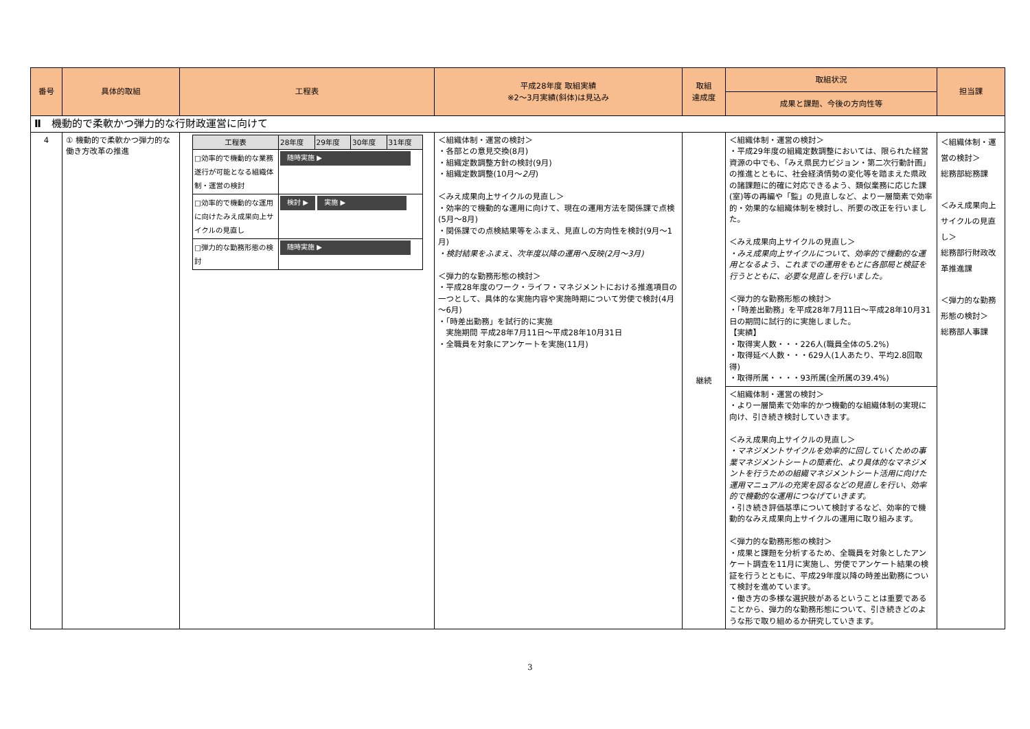| 番号 | 具体的取組 | 工程表 | 平成28年度 取組実績 ※2～3月実績(斜体)は見込み | 取組 達成度 | 取組状況 | 担当課 |
| --- | --- | --- | --- | --- | --- | --- |
| | | | | | 成果と課題、今後の方向性等 | |
| Ⅱ 機動的で柔軟かつ弾力的な行財政運営に向けて | | | | | | |
| 4 | ① 機動的で柔軟かつ弾力的な働き方改革の推進 | / 工程表 / 28年度 / 29年度 / 30年度 / 31年度 / / □効率的で機動的な業務遂行が可能となる組織体制・運営の検討 / 随時実施 ▶ / / / / / □効率的で機動的な運用に向けたみえ成果向上サイクルの見直し / 検討 ▶ 実施 ▶ / / / / / □弾力的な勤務形態の検討 / 随時実施 ▶ / / / / | ＜組織体制・運営の検討＞ ・各部との意見交換(8月) ・組織定数調整方針の検討(9月) ・組織定数調整(10月～ 2月 ) ＜みえ成果向上サイクルの見直し＞ ・効率的で機動的な運用に向けて、現在の運用方法を関係課で点検(5月～8月) ・関係課での点検結果等をふまえ、見直しの方向性を検討(9月～1月) ・検討結果をふまえ、次年度以降の運用へ反映(2月～3月) ＜弾力的な勤務形態の検討＞ ・平成28年度のワーク・ライフ・マネジメントにおける推進項目の一つとして、具体的な実施内容や実施時期について労使で検討(4月～6月) ・「時差出勤務」を試行的に実施 実施期間 平成28年7月11日～平成28年10月31日 ・全職員を対象にアンケートを実施(11月) | 継続 | ＜組織体制・運営の検討＞ ・平成29年度の組織定数調整においては、限られた経営資源の中でも、「みえ県民力ビジョン・第二次行動計画」の推進とともに、社会経済情勢の変化等を踏まえた県政の諸課題に的確に対応できるよう、類似業務に応じた課(室)等の再編や「監」の見直しなど、より一層簡素で効率的・効果的な組織体制を検討し、所要の改正を行いました。 ＜みえ成果向上サイクルの見直し＞ ・みえ成果向上サイクルについて、効率的で機動的な運用となるよう、これまでの運用をもとに各部局と検証を行うとともに、必要な見直しを行いました。 ＜弾力的な勤務形態の検討＞ ・「時差出勤務」を平成28年7月11日～平成28年10月31日の期間に試行的に実施しました。 【実績】 ・取得実人数・・・226人(職員全体の5.2%) ・取得延べ人数・・・629人(1人あたり、平均2.8回取得) ・取得所属・・・・93所属(全所属の39.4%) | ＜組織体制・運営の検討＞ 総務部総務課 ＜みえ成果向上サイクルの見直し＞ 総務部行財政改革推進課 ＜弾力的な勤務形態の検討＞ 総務部人事課 |
| | | | | | ＜組織体制・運営の検討＞ ・より一層簡素で効率的かつ機動的な組織体制の実現に向け、引き続き検討していきます。 ＜みえ成果向上サイクルの見直し＞ ・マネジメントサイクルを効率的に回していくための事業マネジメントシートの簡素化、より具体的なマネジメントを行うための組織マネジメントシート活用に向けた運用マニュアルの充実を図るなどの見直しを行い、効率的で機動的な運用につなげていきます。 ・引き続き評価基準について検討するなど、効率的で機動的なみえ成果向上サイクルの運用に取り組みます。 ＜弾力的な勤務形態の検討＞ ・成果と課題を分析するため、全職員を対象としたアンケート調査を11月に実施し、労使でアンケート結果の検証を行うとともに、平成29年度以降の時差出勤務について検討を進めています。 ・働き方の多様な選択肢があるということは重要であることから、弾力的な勤務形態について、引き続きどのような形で取り組めるか研究していきます。 | |
3